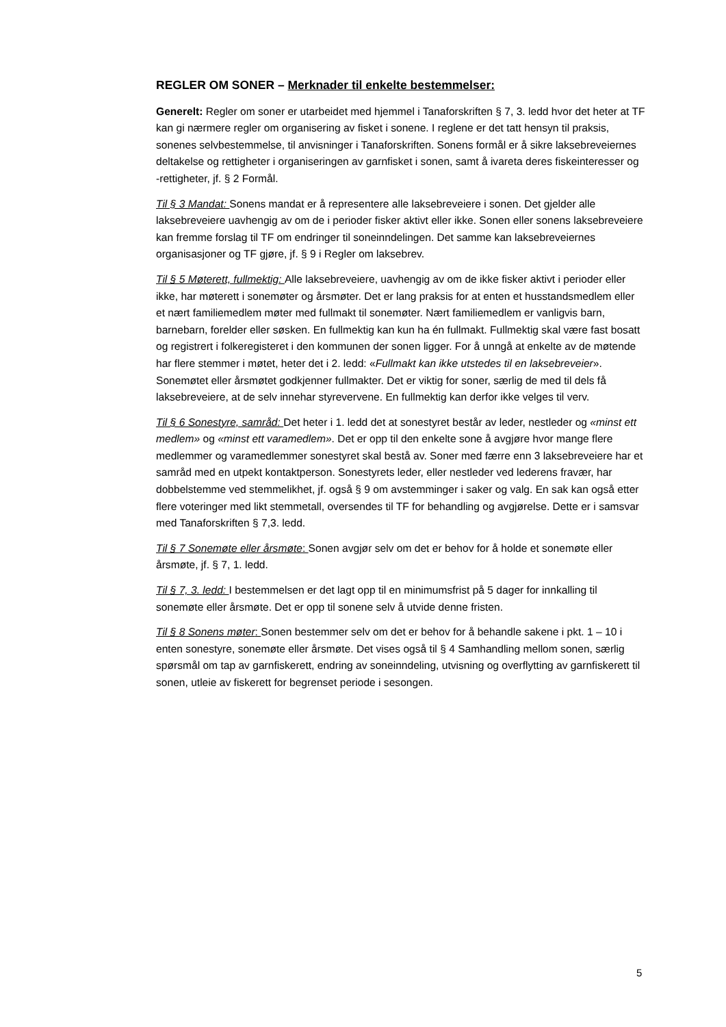REGLER OM SONER – Merknader til enkelte bestemmelser:
Generelt: Regler om soner er utarbeidet med hjemmel i Tanaforskriften § 7, 3. ledd hvor det heter at TF kan gi nærmere regler om organisering av fisket i sonene. I reglene er det tatt hensyn til praksis, sonenes selvbestemmelse, til anvisninger i Tanaforskriften. Sonens formål er å sikre laksebreveiernes deltakelse og rettigheter i organiseringen av garnfisket i sonen, samt å ivareta deres fiskeinteresser og -rettigheter, jf. § 2 Formål.
Til § 3 Mandat: Sonens mandat er å representere alle laksebreveiere i sonen. Det gjelder alle laksebreveiere uavhengig av om de i perioder fisker aktivt eller ikke. Sonen eller sonens laksebreveiere kan fremme forslag til TF om endringer til soneinndelingen. Det samme kan laksebreveiernes organisasjoner og TF gjøre, jf. § 9 i Regler om laksebrev.
Til § 5 Møterett, fullmektig: Alle laksebreveiere, uavhengig av om de ikke fisker aktivt i perioder eller ikke, har møterett i sonemøter og årsmøter. Det er lang praksis for at enten et husstandsmedlem eller et nært familiemedlem møter med fullmakt til sonemøter. Nært familiemedlem er vanligvis barn, barnebarn, forelder eller søsken. En fullmektig kan kun ha én fullmakt. Fullmektig skal være fast bosatt og registrert i folkeregisteret i den kommunen der sonen ligger. For å unngå at enkelte av de møtende har flere stemmer i møtet, heter det i 2. ledd: «Fullmakt kan ikke utstedes til en laksebreveier». Sonemøtet eller årsmøtet godkjenner fullmakter. Det er viktig for soner, særlig de med til dels få laksebreveiere, at de selv innehar styrevervene. En fullmektig kan derfor ikke velges til verv.
Til § 6 Sonestyre, samråd: Det heter i 1. ledd det at sonestyret består av leder, nestleder og «minst ett medlem» og «minst ett varamedlem». Det er opp til den enkelte sone å avgjøre hvor mange flere medlemmer og varamedlemmer sonestyret skal bestå av. Soner med færre enn 3 laksebreveiere har et samråd med en utpekt kontaktperson. Sonestyrets leder, eller nestleder ved lederens fravær, har dobbelstemme ved stemmelikhet, jf. også § 9 om avstemminger i saker og valg. En sak kan også etter flere voteringer med likt stemmetall, oversendes til TF for behandling og avgjørelse. Dette er i samsvar med Tanaforskriften § 7,3. ledd.
Til § 7 Sonemøte eller årsmøte: Sonen avgjør selv om det er behov for å holde et sonemøte eller årsmøte, jf. § 7, 1. ledd.
Til § 7, 3. ledd: I bestemmelsen er det lagt opp til en minimumsfrist på 5 dager for innkalling til sonemøte eller årsmøte. Det er opp til sonene selv å utvide denne fristen.
Til § 8 Sonens møter: Sonen bestemmer selv om det er behov for å behandle sakene i pkt. 1 – 10 i enten sonestyre, sonemøte eller årsmøte. Det vises også til § 4 Samhandling mellom sonen, særlig spørsmål om tap av garnfiskerett, endring av soneinndeling, utvisning og overflytting av garnfiskerett til sonen, utleie av fiskerett for begrenset periode i sesongen.
5